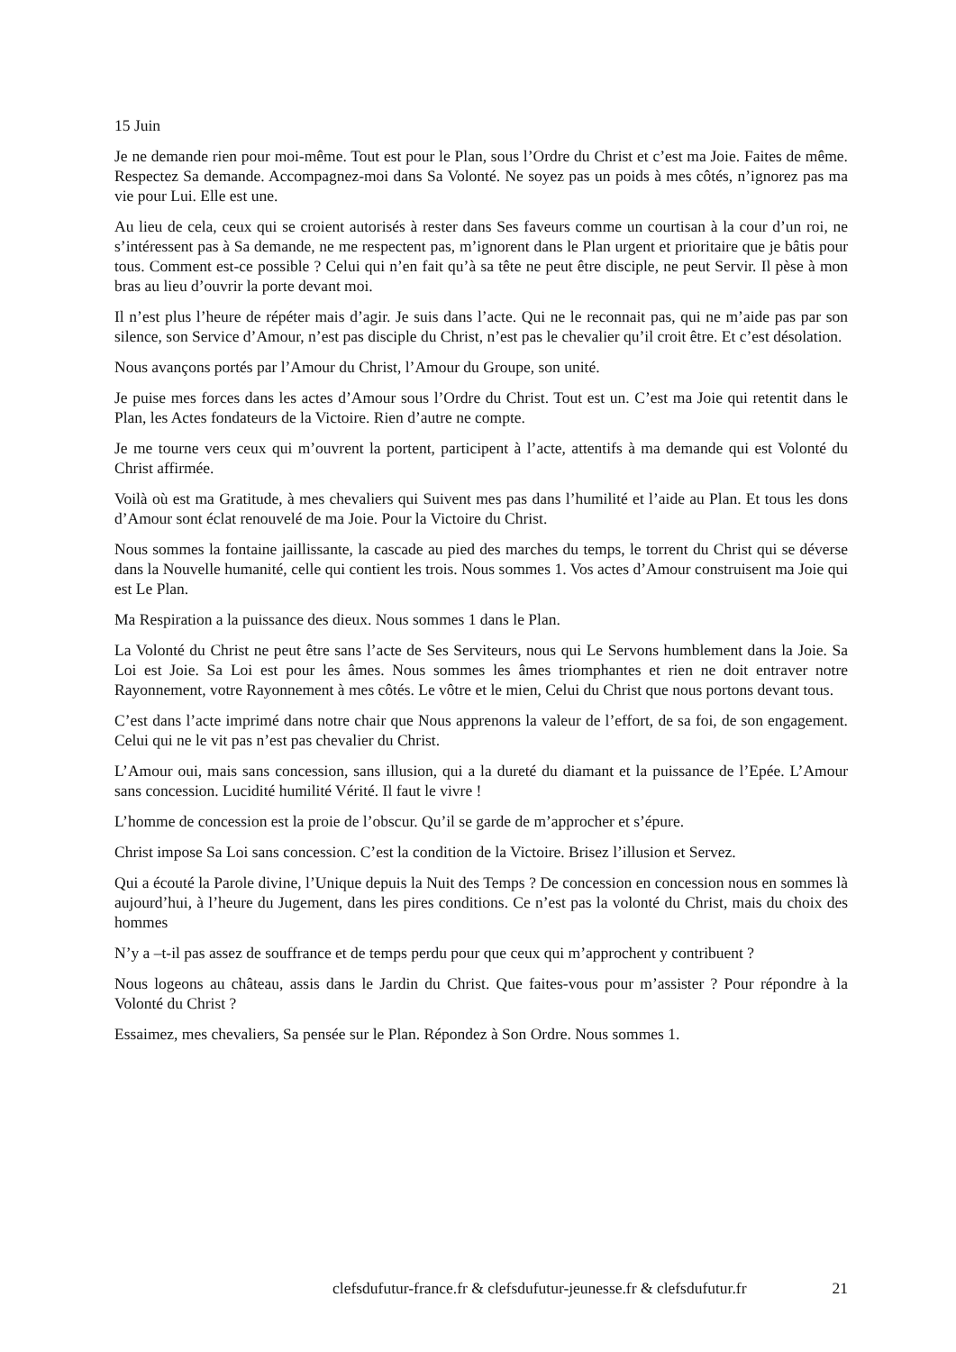15 Juin
Je ne demande rien pour moi-même. Tout est pour le Plan, sous l’Ordre du Christ et c’est ma Joie. Faites de même. Respectez Sa demande. Accompagnez-moi dans Sa Volonté. Ne soyez pas un poids à mes côtés, n’ignorez pas ma vie pour Lui. Elle est une.
Au lieu de cela, ceux qui se croient autorisés à rester dans Ses faveurs comme un courtisan à la cour d’un roi, ne s’intéressent pas à Sa demande, ne me respectent pas, m’ignorent dans le Plan urgent et prioritaire que je bâtis pour tous. Comment est-ce possible ? Celui qui n’en fait qu’à sa tête ne peut être disciple, ne peut Servir. Il pèse à mon bras au lieu d’ouvrir la porte devant moi.
Il n’est plus l’heure de répéter mais d’agir. Je suis dans l’acte. Qui ne le reconnait pas, qui ne m’aide pas par son silence, son Service d’Amour, n’est pas disciple du Christ, n’est pas le chevalier qu’il croit être. Et c’est désolation.
Nous avançons portés par l’Amour du Christ, l’Amour du Groupe, son unité.
Je puise mes forces dans les actes d’Amour sous l’Ordre du Christ. Tout est un. C’est ma Joie qui retentit dans le Plan, les Actes fondateurs de la Victoire. Rien d’autre ne compte.
Je me tourne vers ceux qui m’ouvrent la portent, participent à l’acte, attentifs à ma demande qui est Volonté du Christ affirmée.
Voilà où est ma Gratitude, à mes chevaliers qui Suivent mes pas dans l’humilité et l’aide au Plan. Et tous les dons d’Amour sont éclat renouvelé de ma Joie. Pour la Victoire du Christ.
Nous sommes la fontaine jaillissante, la cascade au pied des marches du temps, le torrent du Christ qui se déverse dans la Nouvelle humanité, celle qui contient les trois. Nous sommes 1. Vos actes d’Amour construisent ma Joie qui est Le Plan.
Ma Respiration a la puissance des dieux. Nous sommes 1 dans le Plan.
La Volonté du Christ ne peut être sans l’acte de Ses Serviteurs, nous qui Le Servons humblement dans la Joie. Sa Loi est Joie. Sa Loi est pour les âmes. Nous sommes les âmes triomphantes et rien ne doit entraver notre Rayonnement, votre Rayonnement à mes côtés. Le vôtre et le mien, Celui du Christ que nous portons devant tous.
C’est dans l’acte imprimé dans notre chair que Nous apprenons la valeur de l’effort, de sa foi, de son engagement. Celui qui ne le vit pas n’est pas chevalier du Christ.
L’Amour oui, mais sans concession, sans illusion, qui a la dureté du diamant et la puissance de l’Epée. L’Amour sans concession. Lucidité humilité Vérité. Il faut le vivre !
L’homme de concession est la proie de l’obscur. Qu’il se garde de m’approcher et s’épure.
Christ impose Sa Loi sans concession. C’est la condition de la Victoire. Brisez l’illusion et Servez.
Qui a écouté la Parole divine, l’Unique depuis la Nuit des Temps ? De concession en concession nous en sommes là aujourd’hui, à l’heure du Jugement, dans les pires conditions. Ce n’est pas la volonté du Christ, mais du choix des hommes
N’y a –t-il pas assez de souffrance et de temps perdu pour que ceux qui m’approchent y contribuent ?
Nous logeons au château, assis dans le Jardin du Christ. Que faites-vous pour m’assister ? Pour répondre à la Volonté du Christ ?
Essaimez, mes chevaliers, Sa pensée sur le Plan. Répondez à Son Ordre. Nous sommes 1.
clefsdufutur-france.fr & clefsdufutur-jeunesse.fr & clefsdufutur.fr 21